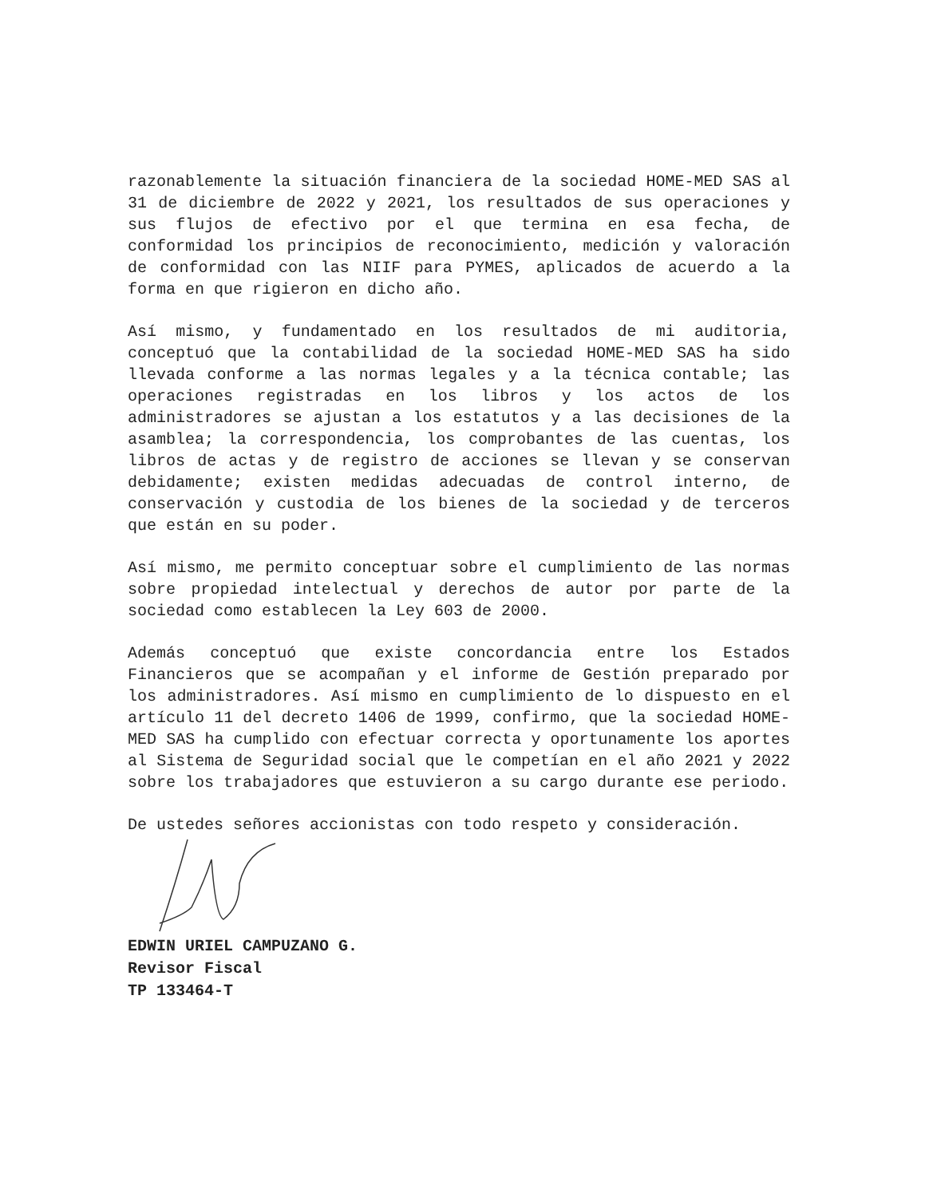razonablemente la situación financiera de la sociedad HOME-MED SAS al 31 de diciembre de 2022 y 2021, los resultados de sus operaciones y sus flujos de efectivo por el que termina en esa fecha, de conformidad los principios de reconocimiento, medición y valoración de conformidad con las NIIF para PYMES, aplicados de acuerdo a la forma en que rigieron en dicho año.
Así mismo, y fundamentado en los resultados de mi auditoria, conceptuó que la contabilidad de la sociedad HOME-MED SAS ha sido llevada conforme a las normas legales y a la técnica contable; las operaciones registradas en los libros y los actos de los administradores se ajustan a los estatutos y a las decisiones de la asamblea; la correspondencia, los comprobantes de las cuentas, los libros de actas y de registro de acciones se llevan y se conservan debidamente; existen medidas adecuadas de control interno, de conservación y custodia de los bienes de la sociedad y de terceros que están en su poder.
Así mismo, me permito conceptuar sobre el cumplimiento de las normas sobre propiedad intelectual y derechos de autor por parte de la sociedad como establecen la Ley 603 de 2000.
Además conceptuó que existe concordancia entre los Estados Financieros que se acompañan y el informe de Gestión preparado por los administradores. Así mismo en cumplimiento de lo dispuesto en el artículo 11 del decreto 1406 de 1999, confirmo, que la sociedad HOME-MED SAS ha cumplido con efectuar correcta y oportunamente los aportes al Sistema de Seguridad social que le competían en el año 2021 y 2022 sobre los trabajadores que estuvieron a su cargo durante ese periodo.
De ustedes señores accionistas con todo respeto y consideración.
EDWIN URIEL CAMPUZANO G.
Revisor Fiscal
TP 133464-T